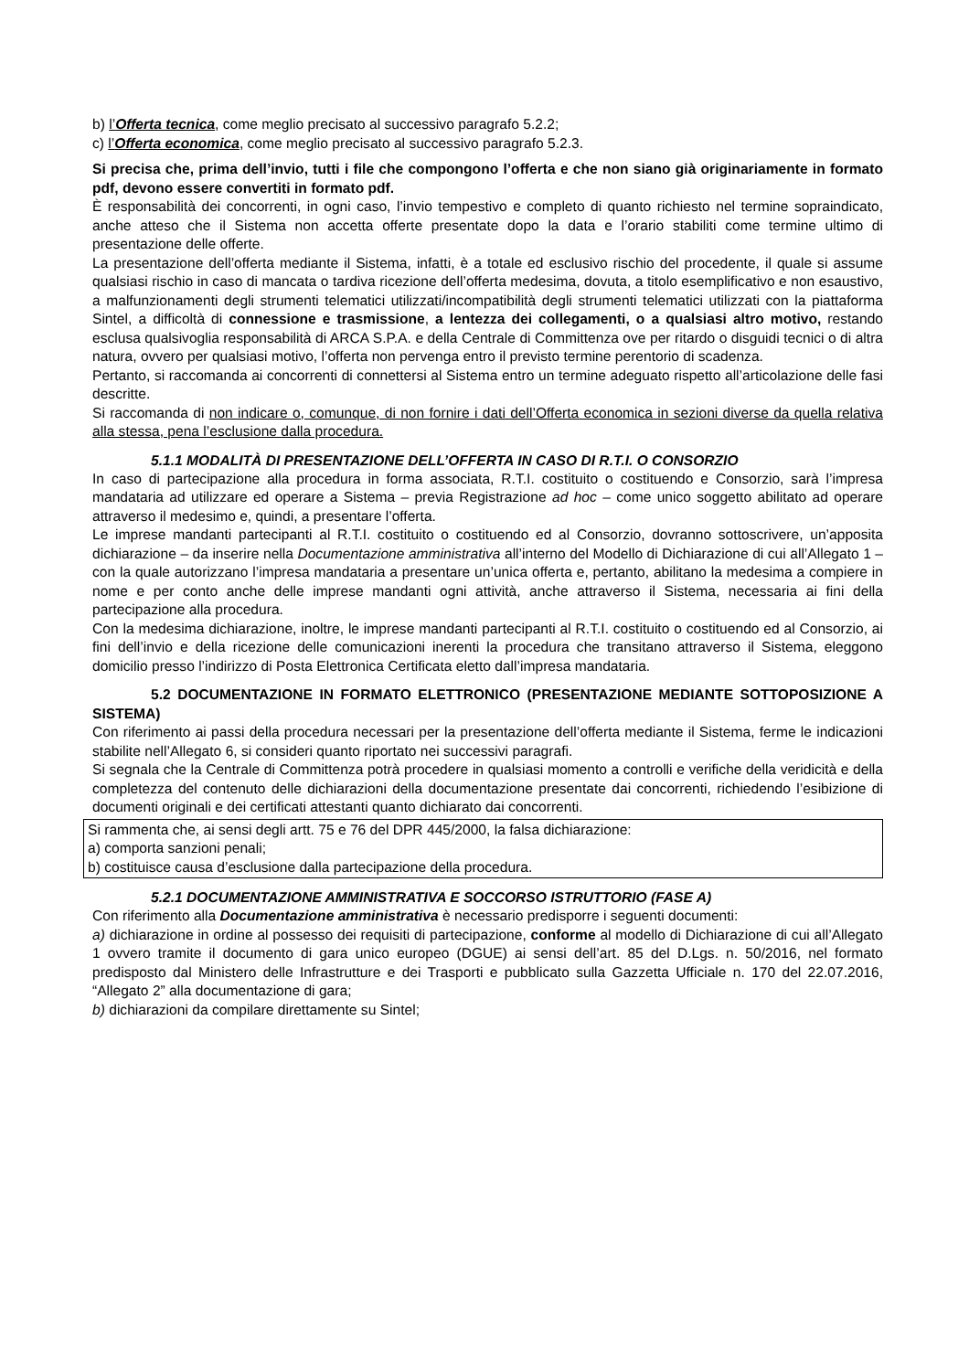b) l’Offerta tecnica, come meglio precisato al successivo paragrafo 5.2.2;
c) l’Offerta economica, come meglio precisato al successivo paragrafo 5.2.3.
Si precisa che, prima dell’invio, tutti i file che compongono l’offerta e che non siano già originariamente in formato pdf, devono essere convertiti in formato pdf.
È responsabilità dei concorrenti, in ogni caso, l’invio tempestivo e completo di quanto richiesto nel termine sopraindicato, anche atteso che il Sistema non accetta offerte presentate dopo la data e l’orario stabiliti come termine ultimo di presentazione delle offerte.
La presentazione dell’offerta mediante il Sistema, infatti, è a totale ed esclusivo rischio del procedente, il quale si assume qualsiasi rischio in caso di mancata o tardiva ricezione dell’offerta medesima, dovuta, a titolo esemplificativo e non esaustivo, a malfunzionamenti degli strumenti telematici utilizzati/incompatibilità degli strumenti telematici utilizzati con la piattaforma Sintel, a difficoltà di connessione e trasmissione, a lentezza dei collegamenti, o a qualsiasi altro motivo, restando esclusa qualsivoglia responsabilità di ARCA S.P.A. e della Centrale di Committenza ove per ritardo o disguidi tecnici o di altra natura, ovvero per qualsiasi motivo, l’offerta non pervenga entro il previsto termine perentorio di scadenza.
Pertanto, si raccomanda ai concorrenti di connettersi al Sistema entro un termine adeguato rispetto all’articolazione delle fasi descritte.
Si raccomanda di non indicare o, comunque, di non fornire i dati dell’Offerta economica in sezioni diverse da quella relativa alla stessa, pena l’esclusione dalla procedura.
5.1.1 MODALITÀ DI PRESENTAZIONE DELL’OFFERTA IN CASO DI R.T.I. O CONSORZIO
In caso di partecipazione alla procedura in forma associata, R.T.I. costituito o costituendo e Consorzio, sarà l’impresa mandataria ad utilizzare ed operare a Sistema – previa Registrazione ad hoc – come unico soggetto abilitato ad operare attraverso il medesimo e, quindi, a presentare l’offerta.
Le imprese mandanti partecipanti al R.T.I. costituito o costituendo ed al Consorzio, dovranno sottoscrivere, un’apposita dichiarazione – da inserire nella Documentazione amministrativa all’interno del Modello di Dichiarazione di cui all’Allegato 1 – con la quale autorizzano l’impresa mandataria a presentare un’unica offerta e, pertanto, abilitano la medesima a compiere in nome e per conto anche delle imprese mandanti ogni attività, anche attraverso il Sistema, necessaria ai fini della partecipazione alla procedura.
Con la medesima dichiarazione, inoltre, le imprese mandanti partecipanti al R.T.I. costituito o costituendo ed al Consorzio, ai fini dell’invio e della ricezione delle comunicazioni inerenti la procedura che transitano attraverso il Sistema, eleggono domicilio presso l’indirizzo di Posta Elettronica Certificata eletto dall’impresa mandataria.
5.2 DOCUMENTAZIONE IN FORMATO ELETTRONICO (PRESENTAZIONE MEDIANTE SOTTOPOSIZIONE A SISTEMA)
Con riferimento ai passi della procedura necessari per la presentazione dell’offerta mediante il Sistema, ferme le indicazioni stabilite nell’Allegato 6, si consideri quanto riportato nei successivi paragrafi.
Si segnala che la Centrale di Committenza potrà procedere in qualsiasi momento a controlli e verifiche della veridicità e della completezza del contenuto delle dichiarazioni della documentazione presentate dai concorrenti, richiedendo l’esibizione di documenti originali e dei certificati attestanti quanto dichiarato dai concorrenti.
Si rammenta che, ai sensi degli artt. 75 e 76 del DPR 445/2000, la falsa dichiarazione:
a) comporta sanzioni penali;
b) costituisce causa d’esclusione dalla partecipazione della procedura.
5.2.1 DOCUMENTAZIONE AMMINISTRATIVA E SOCCORSO ISTRUTTORIO (FASE A)
Con riferimento alla Documentazione amministrativa è necessario predisporre i seguenti documenti:
a) dichiarazione in ordine al possesso dei requisiti di partecipazione, conforme al modello di Dichiarazione di cui all’Allegato 1 ovvero tramite il documento di gara unico europeo (DGUE) ai sensi dell’art. 85 del D.Lgs. n. 50/2016, nel formato predisposto dal Ministero delle Infrastrutture e dei Trasporti e pubblicato sulla Gazzetta Ufficiale n. 170 del 22.07.2016, “Allegato 2” alla documentazione di gara;
b) dichiarazioni da compilare direttamente su Sintel;